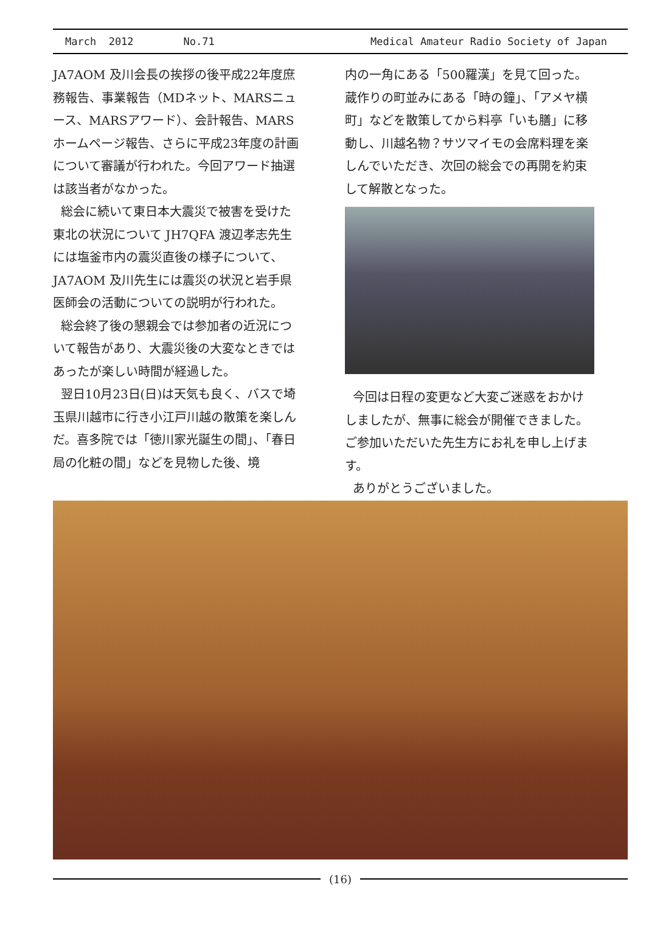March 2012 No.71 Medical Amateur Radio Society of Japan
JA7AOM 及川会長の挨拶の後平成22年度庶務報告、事業報告（MDネット、MARSニュース、MARSアワード）、会計報告、MARSホームページ報告、さらに平成23年度の計画について審議が行われた。今回アワード抽選は該当者がなかった。
総会に続いて東日本大震災で被害を受けた東北の状況について JH7QFA 渡辺孝志先生には塩釜市内の震災直後の様子について、JA7AOM 及川先生には震災の状況と岩手県医師会の活動についての説明が行われた。
総会終了後の懇親会では参加者の近況について報告があり、大震災後の大変なときではあったが楽しい時間が経過した。
翌日10月23日(日)は天気も良く、バスで埼玉県川越市に行き小江戸川越の散策を楽しんだ。喜多院では「徳川家光誕生の間」、「春日局の化粧の間」などを見物した後、境
内の一角にある「500羅漢」を見て回った。蔵作りの町並みにある「時の鐘」、「アメヤ横町」などを散策してから料亭「いも膳」に移動し、川越名物？サツマイモの会席料理を楽しんでいただき、次回の総会での再開を約束して解散となった。
今回は日程の変更など大変ご迷惑をおかけしましたが、無事に総会が開催できました。ご参加いただいた先生方にお礼を申し上げます。
ありがとうございました。
(16)